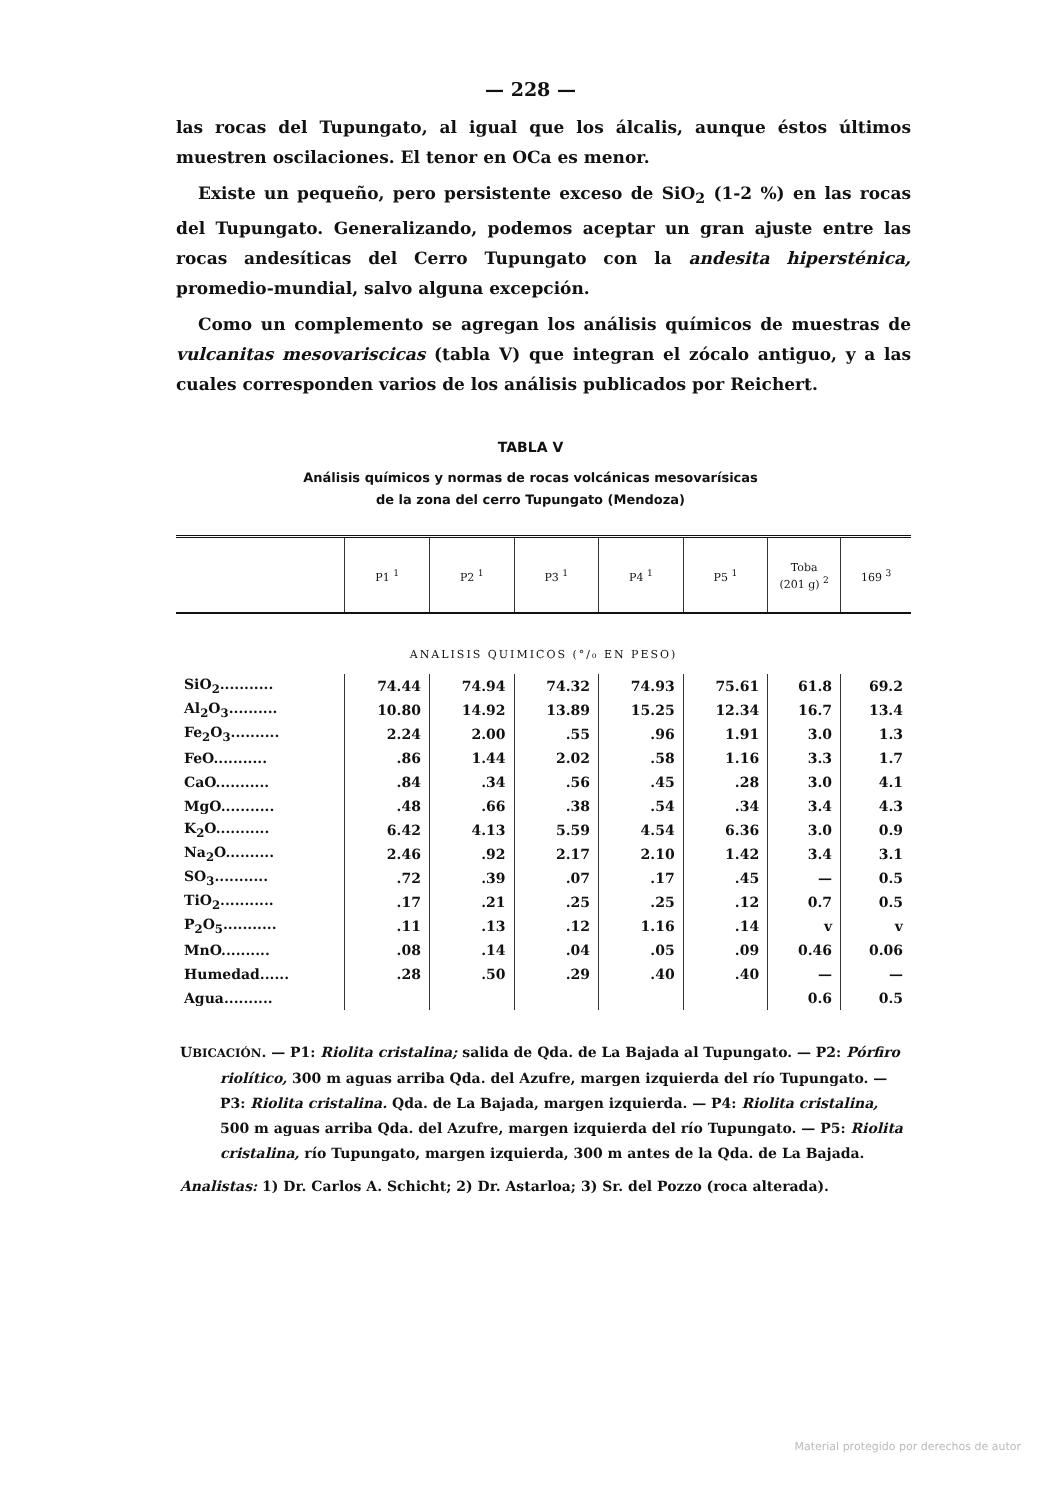— 228 —
las rocas del Tupungato, al igual que los álcalis, aunque éstos últimos muestren oscilaciones. El tenor en OCa es menor.
Existe un pequeño, pero persistente exceso de SiO<sub>2</sub> (1-2 %) en las rocas del Tupungato. Generalizando, podemos aceptar un gran ajuste entre las rocas andesíticas del Cerro Tupungato con la andesita hipersténica, promedio-mundial, salvo alguna excepción.
Como un complemento se agregan los análisis químicos de muestras de vulcanitas mesovariscicas (tabla V) que integran el zócalo antiguo, y a las cuales corresponden varios de los análisis publicados por Reichert.
TABLA V
Análisis químicos y normas de rocas volcánicas mesovarísicas
de la zona del cerro Tupungato (Mendoza)
| | P1 <sup>1</sup> | P2 <sup>1</sup> | P3 <sup>1</sup> | P4 <sup>1</sup> | P5 <sup>1</sup> | Toba (201 g) <sup>2</sup> | 169 <sup>3</sup> |
| --- | --- | --- | --- | --- | --- | --- | --- |
| ANALISIS QUIMICOS (°/₀ EN PESO) | | | | | | | |
| SiO<sub>2</sub>........... | 74.44 | 74.94 | 74.32 | 74.93 | 75.61 | 61.8 | 69.2 |
| Al<sub>2</sub>O<sub>3</sub>.......... | 10.80 | 14.92 | 13.89 | 15.25 | 12.34 | 16.7 | 13.4 |
| Fe<sub>2</sub>O<sub>3</sub>.......... | 2.24 | 2.00 | .55 | .96 | 1.91 | 3.0 | 1.3 |
| FeO........... | .86 | 1.44 | 2.02 | .58 | 1.16 | 3.3 | 1.7 |
| CaO........... | .84 | .34 | .56 | .45 | .28 | 3.0 | 4.1 |
| MgO........... | .48 | .66 | .38 | .54 | .34 | 3.4 | 4.3 |
| K<sub>2</sub>O........... | 6.42 | 4.13 | 5.59 | 4.54 | 6.36 | 3.0 | 0.9 |
| Na<sub>2</sub>O.......... | 2.46 | .92 | 2.17 | 2.10 | 1.42 | 3.4 | 3.1 |
| SO<sub>3</sub>........... | .72 | .39 | .07 | .17 | .45 | — | 0.5 |
| TiO<sub>2</sub>........... | .17 | .21 | .25 | .25 | .12 | 0.7 | 0.5 |
| P<sub>2</sub>O<sub>5</sub>........... | .11 | .13 | .12 | 1.16 | .14 | v | v |
| MnO.......... | .08 | .14 | .04 | .05 | .09 | 0.46 | 0.06 |
| Humedad...... | .28 | .50 | .29 | .40 | .40 | — | — |
| Agua.......... | | | | | | 0.6 | 0.5 |
UBICACIÓN. — P1: Riolita cristalina; salida de Qda. de La Bajada al Tupungato. — P2: Pórfiro riolítico, 300 m aguas arriba Qda. del Azufre, margen izquierda del río Tupungato. — P3: Riolita cristalina. Qda. de La Bajada, margen izquierda. — P4: Riolita cristalina, 500 m aguas arriba Qda. del Azufre, margen izquierda del río Tupungato. — P5: Riolita cristalina, río Tupungato, margen izquierda, 300 m antes de la Qda. de La Bajada.
Analistas: 1) Dr. Carlos A. Schicht; 2) Dr. Astarloa; 3) Sr. del Pozzo (roca alterada).
Material protegido por derechos de autor